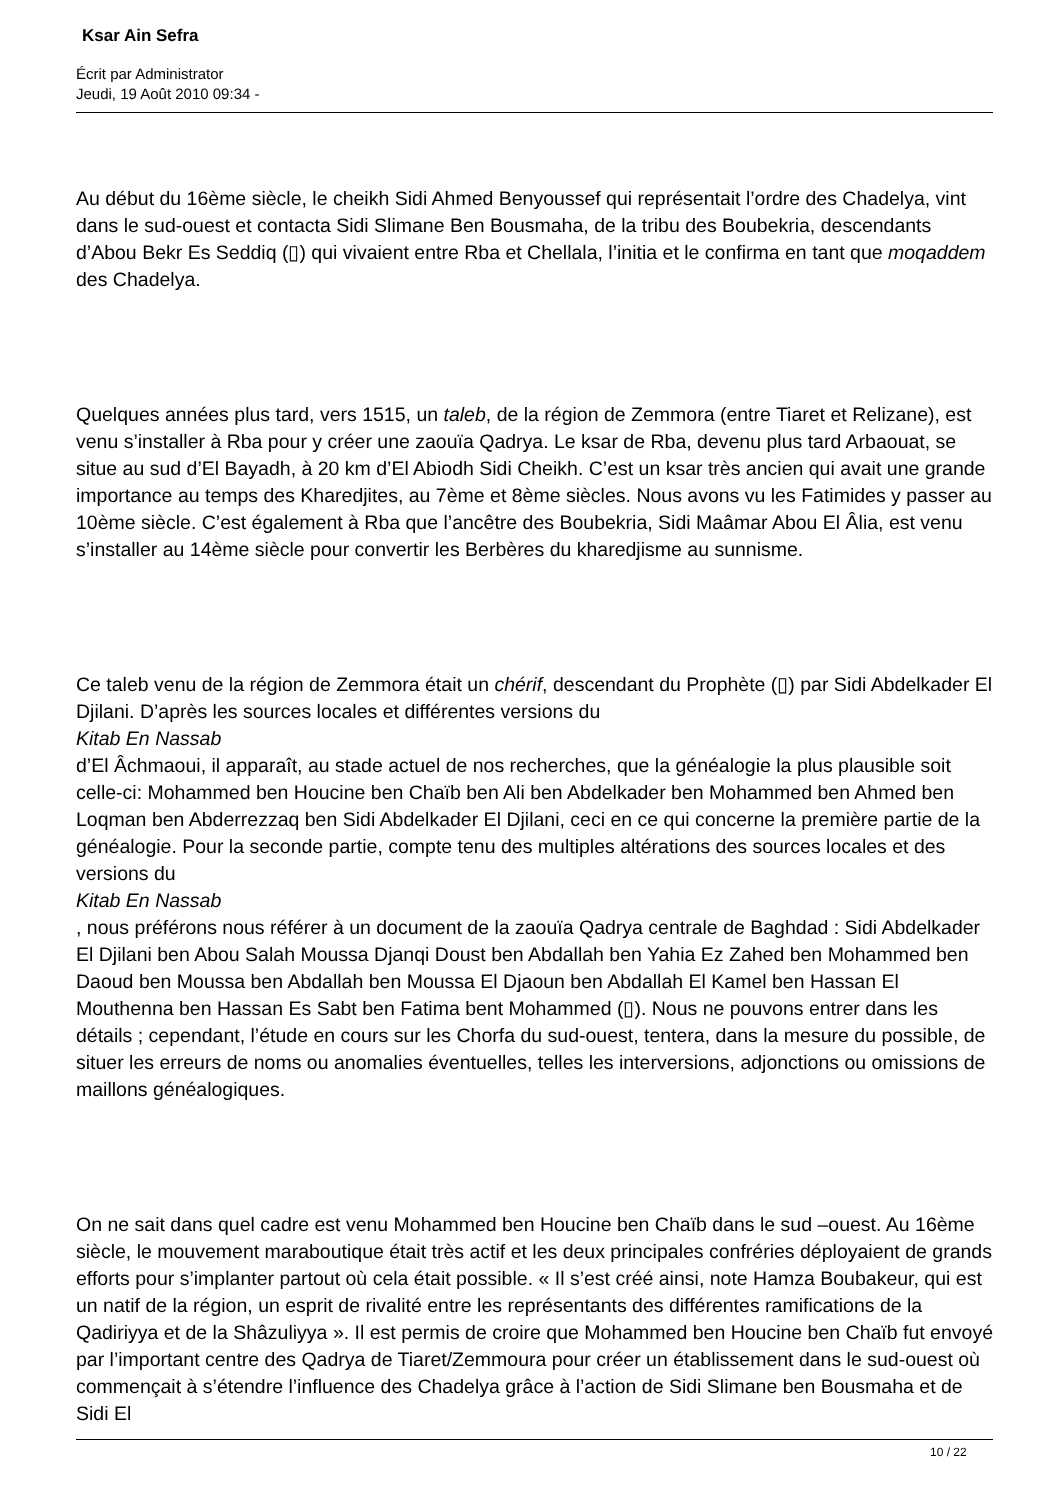Ksar Ain Sefra
Écrit par Administrator
Jeudi, 19 Août 2010 09:34 -
Au début du 16ème siècle, le cheikh Sidi Ahmed Benyoussef qui représentait l’ordre des Chadelya, vint dans le sud-ouest et contacta Sidi Slimane Ben Bousmaha, de la tribu des Boubekria, descendants d’Abou Bekr Es Seddiq (▯) qui vivaient entre Rba et Chellala, l’initia et le confirma en tant que moqaddem des Chadelya.
Quelques années plus tard, vers 1515, un taleb, de la région de Zemmora (entre Tiaret et Relizane), est venu s’installer à Rba pour y créer une zaouïa Qadrya. Le ksar de Rba, devenu plus tard Arbaouat, se situe au sud d’El Bayadh, à 20 km d’El Abiodh Sidi Cheikh. C’est un ksar très ancien qui avait une grande importance au temps des Kharedjites, au 7ème et 8ème siècles. Nous avons vu les Fatimides y passer au 10ème siècle. C’est également à Rba que l’ancêtre des Boubekria, Sidi Maâmar Abou El Âlia, est venu s’installer au 14ème siècle pour convertir les Berbères du kharedjisme au sunnisme.
Ce taleb venu de la région de Zemmora était un chérif, descendant du Prophète (▯) par Sidi Abdelkader El Djilani. D’après les sources locales et différentes versions du
Kitab En Nassab
d’El Âchmaoui, il apparaît, au stade actuel de nos recherches, que la généalogie la plus plausible soit celle-ci: Mohammed ben Houcine ben Chaïb ben Ali ben Abdelkader ben Mohammed ben Ahmed ben Loqman ben Abderrezzaq ben Sidi Abdelkader El Djilani, ceci en ce qui concerne la première partie de la généalogie. Pour la seconde partie, compte tenu des multiples altérations des sources locales et des versions du
Kitab En Nassab
, nous préférons nous référer à un document de la zaouïa Qadrya centrale de Baghdad : Sidi Abdelkader El Djilani ben Abou Salah Moussa Djanqi Doust ben Abdallah ben Yahia Ez Zahed ben Mohammed ben Daoud ben Moussa ben Abdallah ben Moussa El Djaoun ben Abdallah El Kamel ben Hassan El Mouthenna ben Hassan Es Sabt ben Fatima bent Mohammed (▯). Nous ne pouvons entrer dans les détails ; cependant, l’étude en cours sur les Chorfa du sud-ouest, tentera, dans la mesure du possible, de situer les erreurs de noms ou anomalies éventuelles, telles les interversions, adjonctions ou omissions de maillons généalogiques.
On ne sait dans quel cadre est venu Mohammed ben Houcine ben Chaïb dans le sud –ouest. Au 16ème siècle, le mouvement maraboutique était très actif et les deux principales confréries déployaient de grands efforts pour s’implanter partout où cela était possible. « Il s’est créé ainsi, note Hamza Boubakeur, qui est un natif de la région, un esprit de rivalité entre les représentants des différentes ramifications de la Qadiriyya et de la Shâzuliyya ». Il est permis de croire que Mohammed ben Houcine ben Chaïb fut envoyé par l’important centre des Qadrya de Tiaret/Zemmoura pour créer un établissement dans le sud-ouest où commençait à s’étendre l’influence des Chadelya grâce à l’action de Sidi Slimane ben Bousmaha et de Sidi El
10 / 22